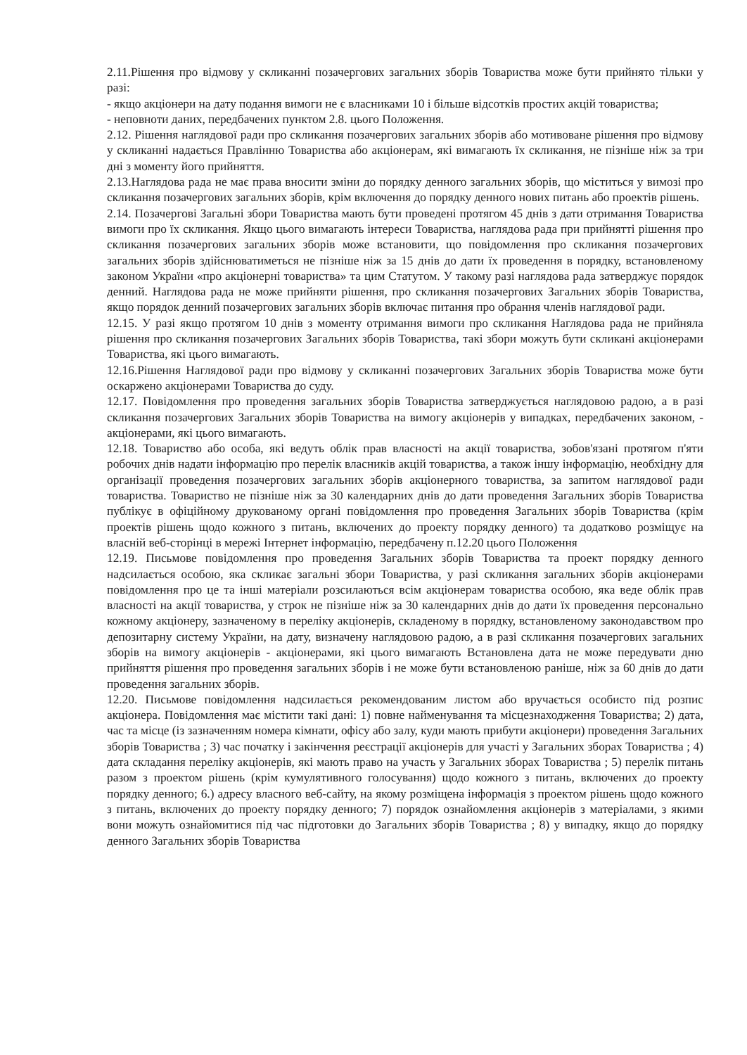2.11.Рішення про відмову у скликанні позачергових загальних зборів Товариства може бути прийнято тільки у разі:
- якщо акціонери на дату подання вимоги не є власниками 10 і більше відсотків простих акцій товариства;
- неповноти даних, передбачених пунктом 2.8. цього Положення.
2.12. Рішення наглядової ради про скликання позачергових загальних зборів або мотивоване рішення про відмову у скликанні надається Правлінню Товариства або акціонерам, які вимагають їх скликання, не пізніше ніж за три дні з моменту його прийняття.
2.13.Наглядова рада не має права вносити зміни до порядку денного загальних зборів, що міститься у вимозі про скликання позачергових загальних зборів, крім включення до порядку денного нових питань або проектів рішень.
2.14. Позачергові Загальні збори Товариства мають бути проведені протягом 45 днів з дати отримання Товариства вимоги про їх скликання. Якщо цього вимагають інтереси Товариства, наглядова рада при прийнятті рішення про скликання позачергових загальних зборів може встановити, що повідомлення про скликання позачергових загальних зборів здійснюватиметься не пізніше ніж за 15 днів до дати їх проведення в порядку, встановленому законом України «про акціонерні товариства» та цим Статутом. У такому разі наглядова рада затверджує порядок денний. Наглядова рада не може прийняти рішення, про скликання позачергових Загальних зборів Товариства, якщо порядок денний позачергових загальних зборів включає питання про обрання членів наглядової ради.
12.15. У разі якщо протягом 10 днів з моменту отримання вимоги про скликання Наглядова рада не прийняла рішення про скликання позачергових Загальних зборів Товариства, такі збори можуть бути скликані акціонерами Товариства, які цього вимагають.
12.16.Рішення Наглядової ради про відмову у скликанні позачергових Загальних зборів Товариства може бути оскаржено акціонерами Товариства до суду.
12.17. Повідомлення про проведення загальних зборів Товариства затверджується наглядовою радою, а в разі скликання позачергових Загальних зборів Товариства на вимогу акціонерів у випадках, передбачених законом, - акціонерами, які цього вимагають.
12.18. Товариство або особа, які ведуть облік прав власності на акції товариства, зобов'язані протягом п'яти робочих днів надати інформацію про перелік власників акцій товариства, а також іншу інформацію, необхідну для організації проведення позачергових загальних зборів акціонерного товариства, за запитом наглядової ради товариства. Товариство не пізніше ніж за 30 календарних днів до дати проведення Загальних зборів Товариства публікує в офіційному друкованому органі повідомлення про проведення Загальних зборів Товариства (крім проектів рішень щодо кожного з питань, включених до проекту порядку денного) та додатково розміщує на власній веб-сторінці в мережі Інтернет інформацію, передбачену п.12.20 цього Положення
12.19. Письмове повідомлення про проведення Загальних зборів Товариства та проект порядку денного надсилається особою, яка скликає загальні збори Товариства, у разі скликання загальних зборів акціонерами повідомлення про це та інші матеріали розсилаються всім акціонерам товариства особою, яка веде облік прав власності на акції товариства, у строк не пізніше ніж за 30 календарних днів до дати їх проведення персонально кожному акціонеру, зазначеному в переліку акціонерів, складеному в порядку, встановленому законодавством про депозитарну систему України, на дату, визначену наглядовою радою, а в разі скликання позачергових загальних зборів на вимогу акціонерів - акціонерами, які цього вимагають Встановлена дата не може передувати дню прийняття рішення про проведення загальних зборів і не може бути встановленою раніше, ніж за 60 днів до дати проведення загальних зборів.
12.20. Письмове повідомлення надсилається рекомендованим листом або вручається особисто під розпис акціонера. Повідомлення має містити такі дані: 1) повне найменування та місцезнаходження Товариства; 2) дата, час та місце (із зазначенням номера кімнати, офісу або залу, куди мають прибути акціонери) проведення Загальних зборів Товариства ; 3) час початку і закінчення реєстрації акціонерів для участі у Загальних зборах Товариства ; 4) дата складання переліку акціонерів, які мають право на участь у Загальних зборах Товариства ; 5) перелік питань разом з проектом рішень (крім кумулятивного голосування) щодо кожного з питань, включених до проекту порядку денного; 6.) адресу власного веб-сайту, на якому розміщена інформація з проектом рішень щодо кожного з питань, включених до проекту порядку денного; 7) порядок ознайомлення акціонерів з матеріалами, з якими вони можуть ознайомитися під час підготовки до Загальних зборів Товариства ; 8) у випадку, якщо до порядку денного Загальних зборів Товариства